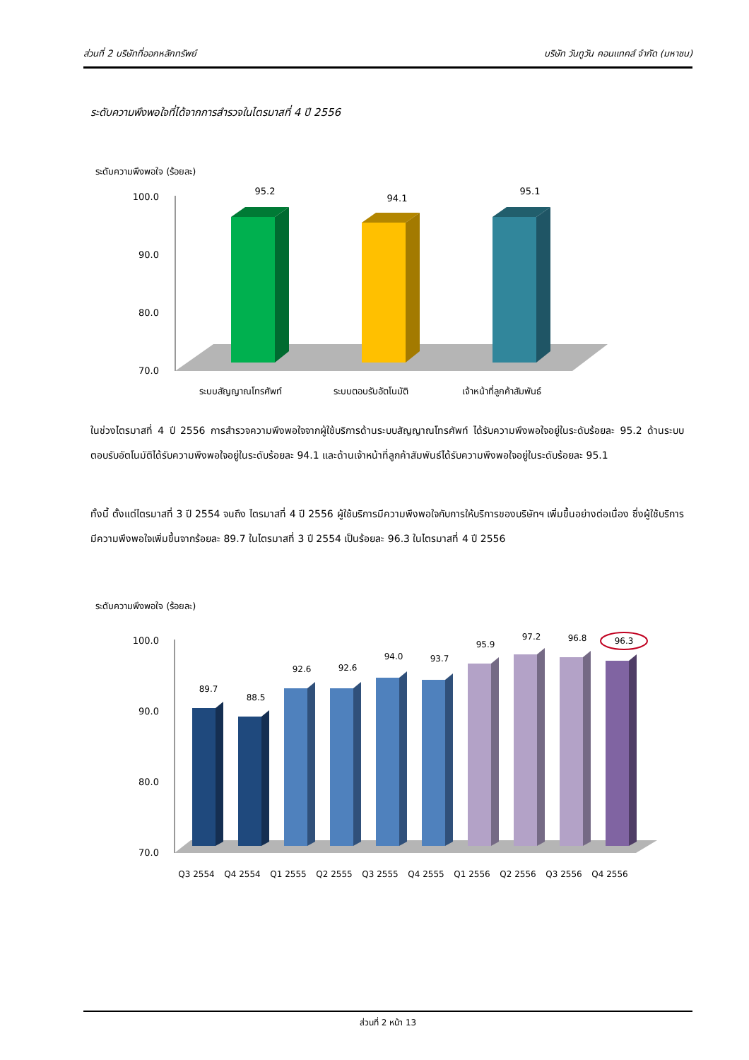ส่วนที่ 2 บริษัทที่ออกหลักทรัพย์ บริษัท วันทูวัน คอนแทคส์ จำกัด (มหาชน)
ระดับความพึงพอใจที่ได้จากการสำรวจในไตรมาสที่ 4 ปี 2556
ระดับความพึงพอใจ (ร้อยละ)
100.0
90.0
80.0
70.0
95.2
94.1
95.1
ระบบสัญญาณโทรศัพท์
ระบบตอบรับอัตโนมัติ
เจ้าหน้าที่ลูกค้าสัมพันธ์
ในช่วงไตรมาสที่ 4 ปี 2556 การสำรวจความพึงพอใจจากผู้ใช้บริการด้านระบบสัญญาณโทรศัพท์ ได้รับความพึงพอใจอยู่ในระดับร้อยละ 95.2 ด้านระบบตอบรับอัตโนมัติได้รับความพึงพอใจอยู่ในระดับร้อยละ 94.1 และด้านเจ้าหน้าที่ลูกค้าสัมพันธ์ได้รับความพึงพอใจอยู่ในระดับร้อยละ 95.1
ทั้งนี้ ตั้งแต่ไตรมาสที่ 3 ปี 2554 จนถึง ไตรมาสที่ 4 ปี 2556 ผู้ใช้บริการมีความพึงพอใจกับการให้บริการของบริษัทฯ เพิ่มขึ้นอย่างต่อเนื่อง ซึ่งผู้ใช้บริการมีความพึงพอใจเพิ่มขึ้นจากร้อยละ 89.7 ในไตรมาสที่ 3 ปี 2554 เป็นร้อยละ 96.3 ในไตรมาสที่ 4 ปี 2556
ระดับความพึงพอใจ (ร้อยละ)
100.0
90.0
80.0
70.0
89.7
88.5
92.6
92.6
94.0
93.7
95.9
97.2
96.8
96.3
Q3 2554
Q4 2554
Q1 2555
Q2 2555
Q3 2555
Q4 2555
Q1 2556
Q2 2556
Q3 2556
Q4 2556
ส่วนที่ 2 หน้า 13